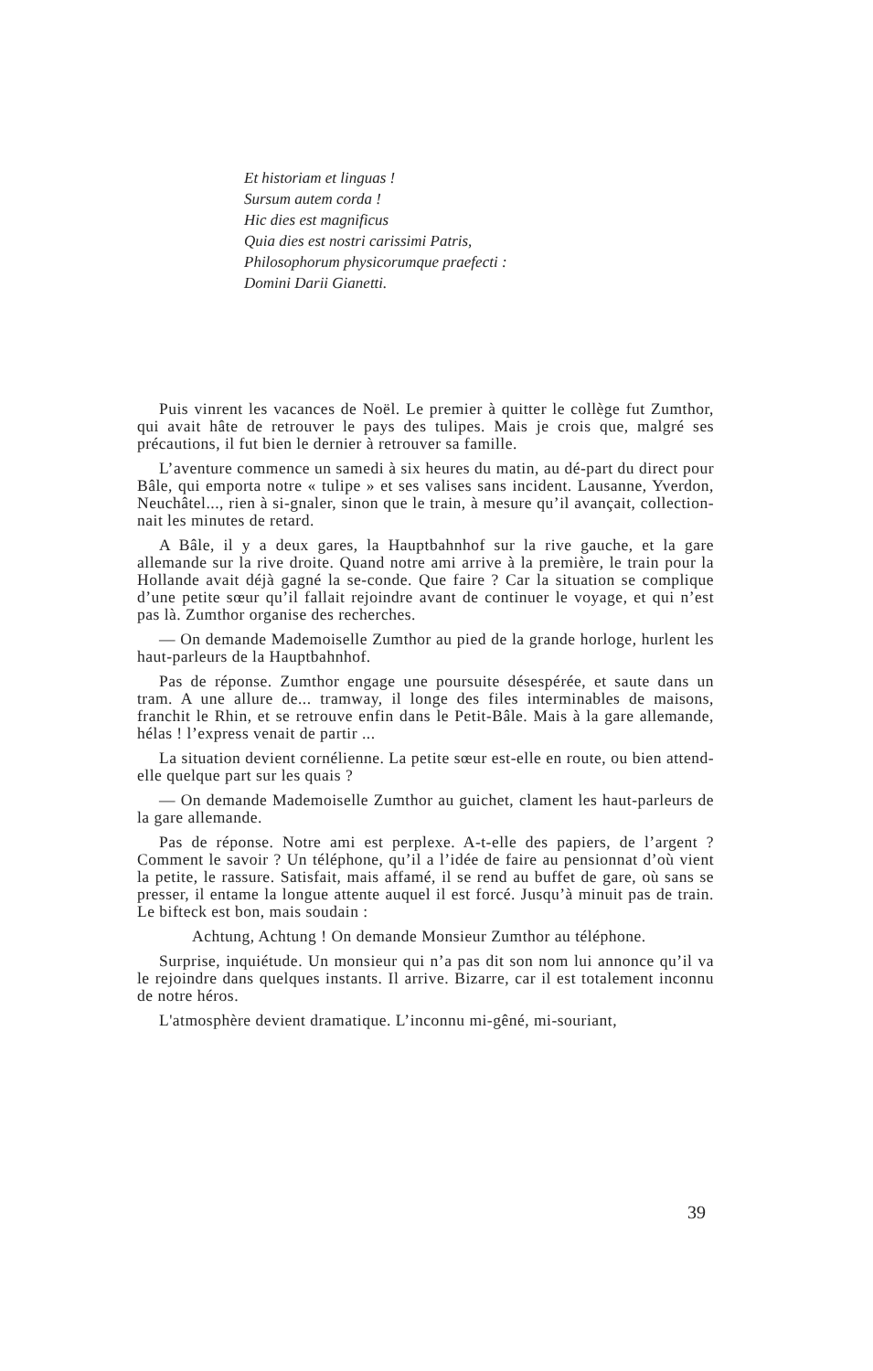Et historiam et linguas !
Sursum autem corda !
Hic dies est magnificus
Quia dies est nostri carissimi Patris,
Philosophorum physicorumque praefecti :
Domini Darii Gianetti.
Puis vinrent les vacances de Noël. Le premier à quitter le collège fut Zumthor, qui avait hâte de retrouver le pays des tulipes. Mais je crois que, malgré ses précautions, il fut bien le dernier à retrouver sa famille.
L’aventure commence un samedi à six heures du matin, au dé-part du direct pour Bâle, qui emporta notre « tulipe » et ses valises sans incident. Lausanne, Yverdon, Neuchâtel..., rien à si-gnaler, sinon que le train, à mesure qu’il avançait, collection-nait les minutes de retard.
A Bâle, il y a deux gares, la Hauptbahnhof sur la rive gauche, et la gare allemande sur la rive droite. Quand notre ami arrive à la première, le train pour la Hollande avait déjà gagné la se-conde. Que faire ? Car la situation se complique d’une petite sœur qu’il fallait rejoindre avant de continuer le voyage, et qui n’est pas là. Zumthor organise des recherches.
— On demande Mademoiselle Zumthor au pied de la grande horloge, hurlent les haut-parleurs de la Hauptbahnhof.
Pas de réponse. Zumthor engage une poursuite désespérée, et saute dans un tram. A une allure de... tramway, il longe des files interminables de maisons, franchit le Rhin, et se retrouve enfin dans le Petit-Bâle. Mais à la gare allemande, hélas ! l’express venait de partir ...
La situation devient cornélienne. La petite sœur est-elle en route, ou bien attend-elle quelque part sur les quais ?
— On demande Mademoiselle Zumthor au guichet, clament les haut-parleurs de la gare allemande.
Pas de réponse. Notre ami est perplexe. A-t-elle des papiers, de l’argent ? Comment le savoir ? Un téléphone, qu’il a l’idée de faire au pensionnat d’où vient la petite, le rassure. Satisfait, mais affamé, il se rend au buffet de gare, où sans se presser, il entame la longue attente auquel il est forcé. Jusqu’à minuit pas de train. Le bifteck est bon, mais soudain :
Achtung, Achtung ! On demande Monsieur Zumthor au téléphone.
Surprise, inquiétude. Un monsieur qui n’a pas dit son nom lui annonce qu’il va le rejoindre dans quelques instants. Il arrive. Bizarre, car il est totalement inconnu de notre héros.
L'atmosphère devient dramatique. L’inconnu mi-gêné, mi-souriant,
39